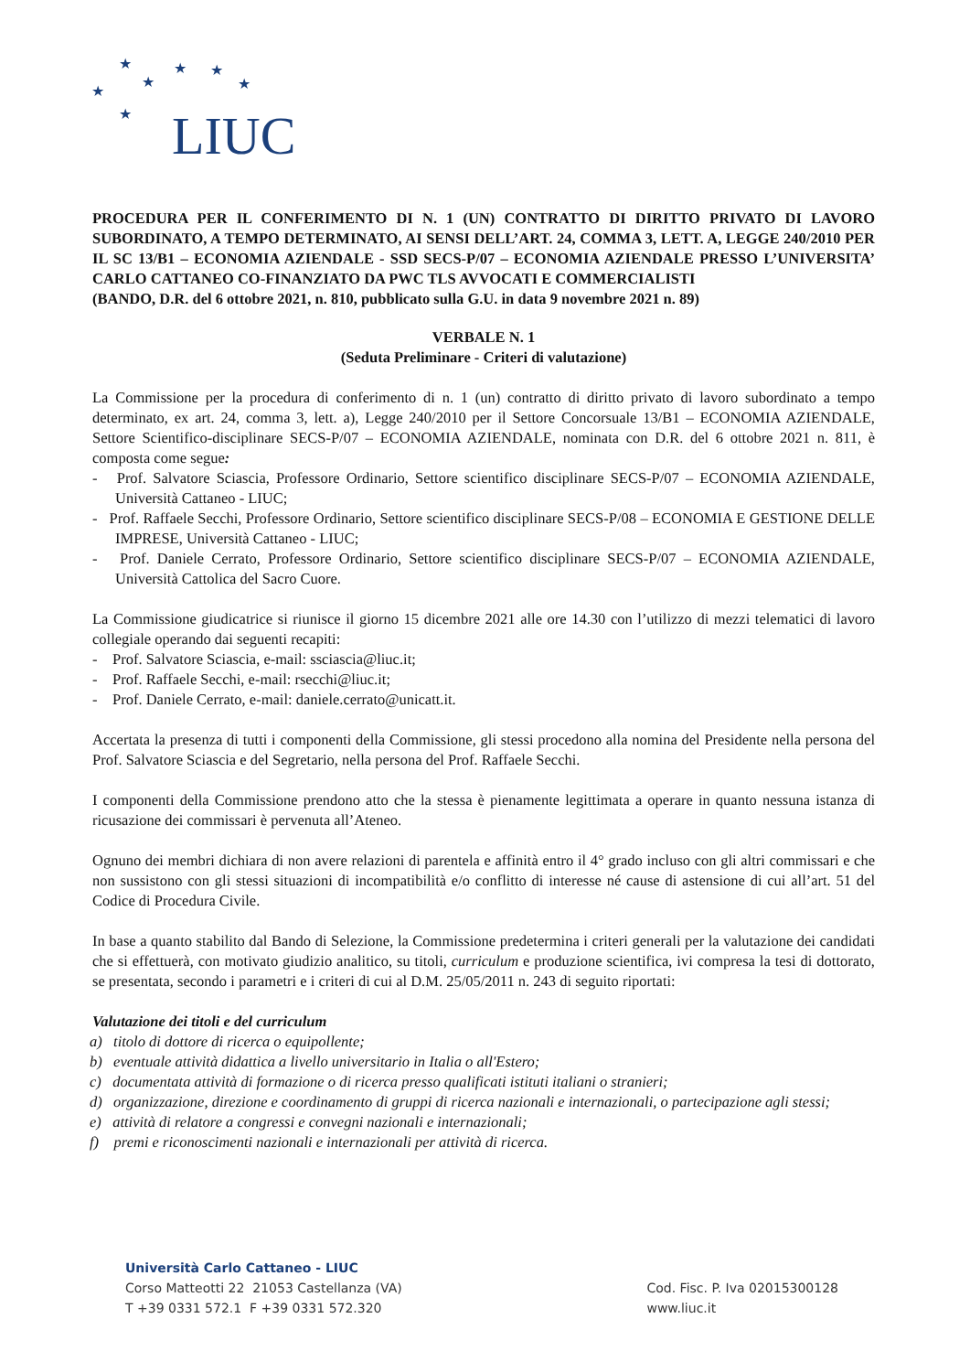★
★
★
★
★
★
★
LIUC
PROCEDURA PER IL CONFERIMENTO DI N. 1 (UN) CONTRATTO DI DIRITTO PRIVATO DI LAVORO SUBORDINATO, A TEMPO DETERMINATO, AI SENSI DELL’ART. 24, COMMA 3, LETT. A, LEGGE 240/2010 PER IL SC 13/B1 – ECONOMIA AZIENDALE - SSD SECS-P/07 – ECONOMIA AZIENDALE PRESSO L’UNIVERSITA’ CARLO CATTANEO CO-FINANZIATO DA PWC TLS AVVOCATI E COMMERCIALISTI
(BANDO, D.R. del 6 ottobre 2021, n. 810, pubblicato sulla G.U. in data 9 novembre 2021 n. 89)
VERBALE N. 1
(Seduta Preliminare - Criteri di valutazione)
La Commissione per la procedura di conferimento di n. 1 (un) contratto di diritto privato di lavoro subordinato a tempo determinato, ex art. 24, comma 3, lett. a), Legge 240/2010 per il Settore Concorsuale 13/B1 – ECONOMIA AZIENDALE, Settore Scientifico-disciplinare SECS-P/07 – ECONOMIA AZIENDALE, nominata con D.R. del 6 ottobre 2021 n. 811, è composta come segue:
- Prof. Salvatore Sciascia, Professore Ordinario, Settore scientifico disciplinare SECS-P/07 – ECONOMIA AZIENDALE, Università Cattaneo - LIUC;
- Prof. Raffaele Secchi, Professore Ordinario, Settore scientifico disciplinare SECS-P/08 – ECONOMIA E GESTIONE DELLE IMPRESE, Università Cattaneo - LIUC;
- Prof. Daniele Cerrato, Professore Ordinario, Settore scientifico disciplinare SECS-P/07 – ECONOMIA AZIENDALE, Università Cattolica del Sacro Cuore.
La Commissione giudicatrice si riunisce il giorno 15 dicembre 2021 alle ore 14.30 con l’utilizzo di mezzi telematici di lavoro collegiale operando dai seguenti recapiti:
- Prof. Salvatore Sciascia, e-mail: ssciascia@liuc.it;
- Prof. Raffaele Secchi, e-mail: rsecchi@liuc.it;
- Prof. Daniele Cerrato, e-mail: daniele.cerrato@unicatt.it.
Accertata la presenza di tutti i componenti della Commissione, gli stessi procedono alla nomina del Presidente nella persona del Prof. Salvatore Sciascia e del Segretario, nella persona del Prof. Raffaele Secchi.
I componenti della Commissione prendono atto che la stessa è pienamente legittimata a operare in quanto nessuna istanza di ricusazione dei commissari è pervenuta all’Ateneo.
Ognuno dei membri dichiara di non avere relazioni di parentela e affinità entro il 4° grado incluso con gli altri commissari e che non sussistono con gli stessi situazioni di incompatibilità e/o conflitto di interesse né cause di astensione di cui all’art. 51 del Codice di Procedura Civile.
In base a quanto stabilito dal Bando di Selezione, la Commissione predetermina i criteri generali per la valutazione dei candidati che si effettuerà, con motivato giudizio analitico, su titoli, curriculum e produzione scientifica, ivi compresa la tesi di dottorato, se presentata, secondo i parametri e i criteri di cui al D.M. 25/05/2011 n. 243 di seguito riportati:
Valutazione dei titoli e del curriculum
a) titolo di dottore di ricerca o equipollente;
b) eventuale attività didattica a livello universitario in Italia o all'Estero;
c) documentata attività di formazione o di ricerca presso qualificati istituti italiani o stranieri;
d) organizzazione, direzione e coordinamento di gruppi di ricerca nazionali e internazionali, o partecipazione agli stessi;
e) attività di relatore a congressi e convegni nazionali e internazionali;
f) premi e riconoscimenti nazionali e internazionali per attività di ricerca.
Università Carlo Cattaneo - LIUC
Corso Matteotti 22 21053 Castellanza (VA)
T +39 0331 572.1 F +39 0331 572.320
Cod. Fisc. P. Iva 02015300128
www.liuc.it